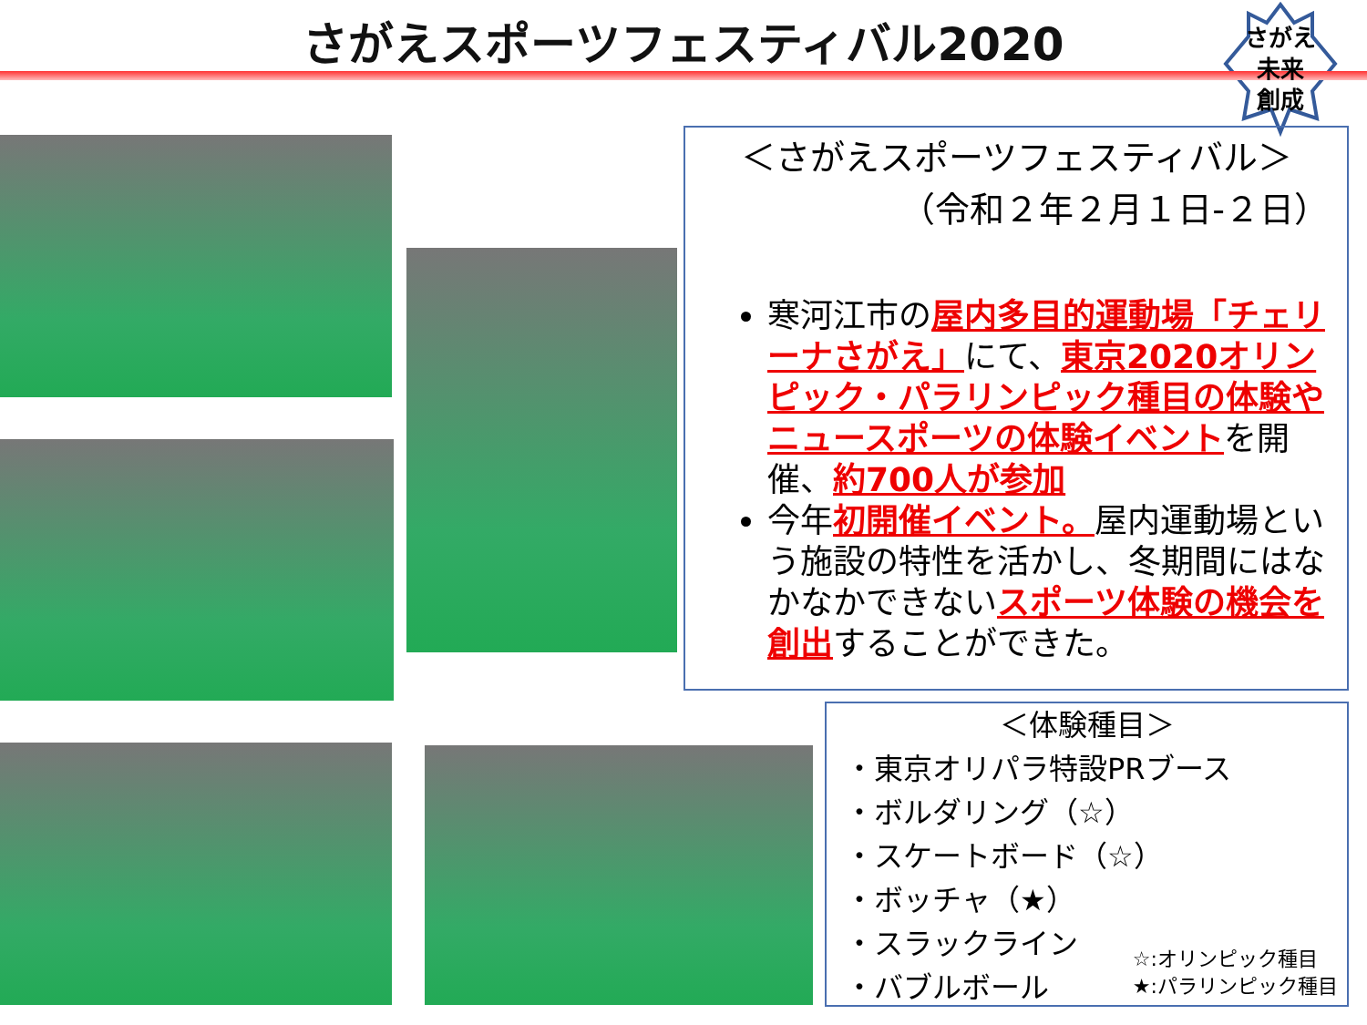さがえスポーツフェスティバル2020
さがえ
未来
創成
＜さがえスポーツフェスティバル＞
（令和２年２月１日-２日）
寒河江市の屋内多目的運動場「チェリーナさがえ」にて、東京2020オリンピック・パラリンピック種目の体験やニュースポーツの体験イベントを開催、約700人が参加
今年初開催イベント。屋内運動場という施設の特性を活かし、冬期間にはなかなかできないスポーツ体験の機会を創出することができた。
＜体験種目＞
・東京オリパラ特設PRブース
・ボルダリング（☆）
・スケートボード（☆）
・ボッチャ（★）
・スラックライン
・バブルボール
☆:オリンピック種目
★:パラリンピック種目